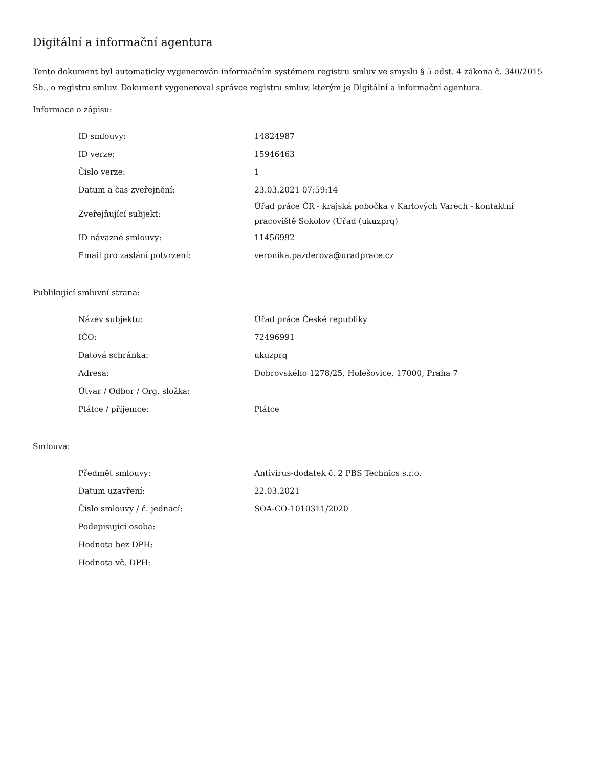Digitální a informační agentura
Tento dokument byl automaticky vygenerován informačním systémem registru smluv ve smyslu § 5 odst. 4 zákona č. 340/2015 Sb., o registru smluv. Dokument vygeneroval správce registru smluv, kterým je Digitální a informační agentura.
Informace o zápisu:
| ID smlouvy: | 14824987 |
| ID verze: | 15946463 |
| Číslo verze: | 1 |
| Datum a čas zveřejnění: | 23.03.2021 07:59:14 |
| Zveřejňující subjekt: | Úřad práce ČR - krajská pobočka v Karlových Varech - kontaktní pracoviště Sokolov (Úřad (ukuzprq) |
| ID návazné smlouvy: | 11456992 |
| Email pro zaslání potvrzení: | veronika.pazderova@uradprace.cz |
Publikující smluvní strana:
| Název subjektu: | Úřad práce České republiky |
| IČO: | 72496991 |
| Datová schránka: | ukuzprq |
| Adresa: | Dobrovského 1278/25, Holešovice, 17000, Praha 7 |
| Útvar / Odbor / Org. složka: | |
| Plátce / příjemce: | Plátce |
Smlouva:
| Předmět smlouvy: | Antivirus-dodatek č. 2 PBS Technics s.r.o. |
| Datum uzavření: | 22.03.2021 |
| Číslo smlouvy / č. jednací: | SOA-CO-1010311/2020 |
| Podepisující osoba: | |
| Hodnota bez DPH: | |
| Hodnota vč. DPH: | |